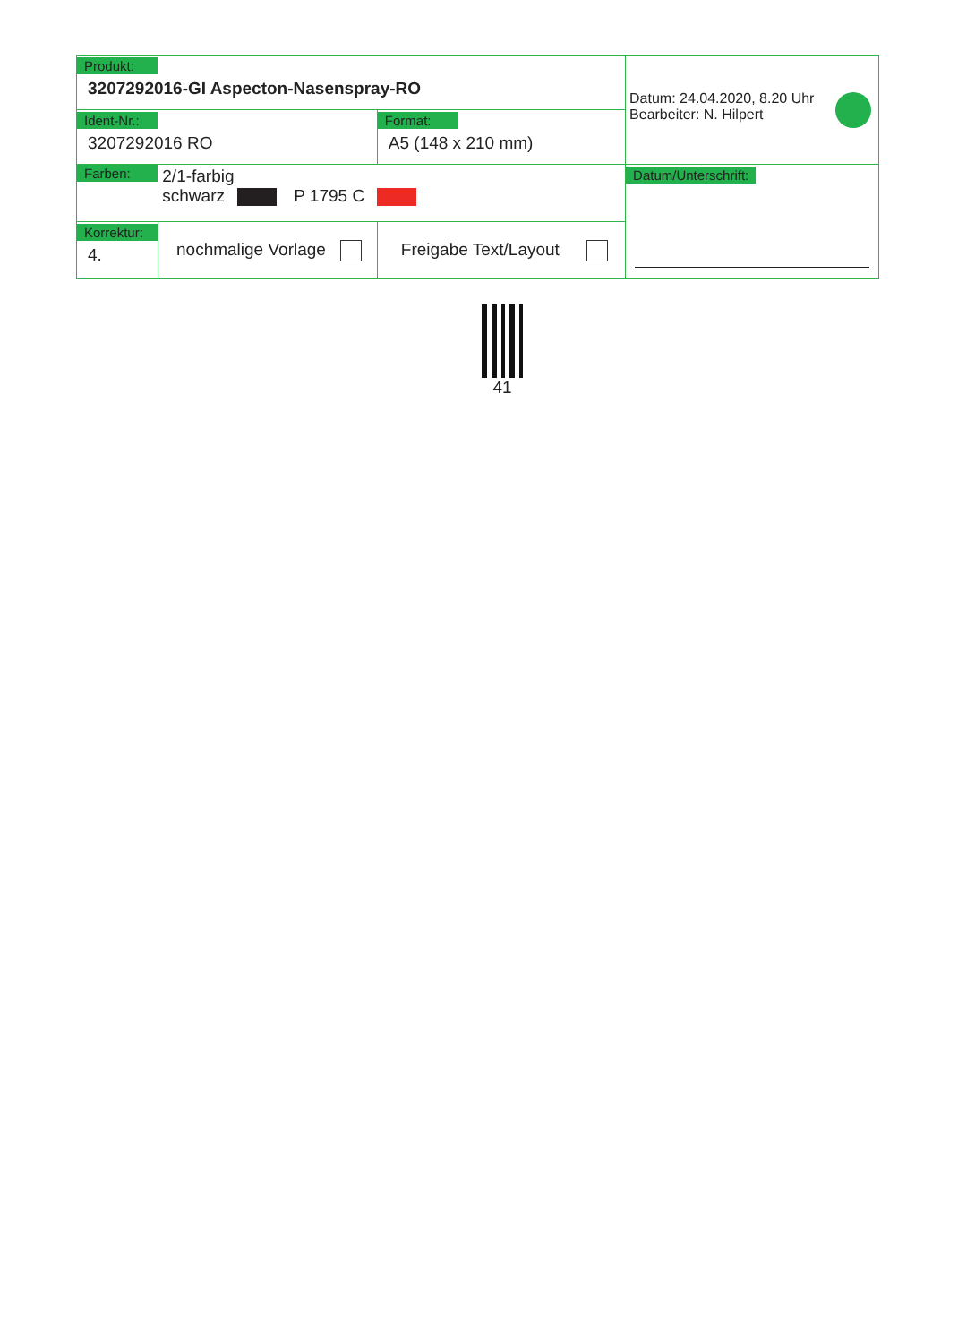| Produkt: 3207292016-GI Aspecton-Nasenspray-RO | | | Datum: 24.04.2020, 8.20 Uhr Bearbeiter: N. Hilpert |
| Ident-Nr.: 3207292016 RO | | Format: A5 (148 x 210 mm) | |
| Farben: 2/1-farbig schwarz P 1795 C | | | Datum/Unterschrift: |
| Korrektur: 4. | nochmalige Vorlage | Freigabe Text/Layout | |
41